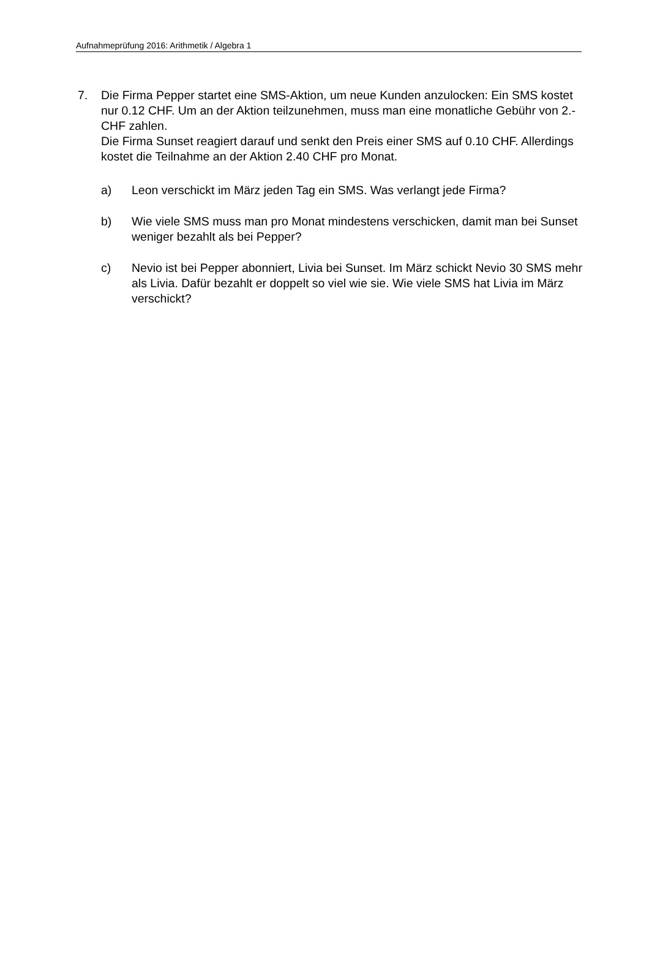Aufnahmeprüfung 2016: Arithmetik / Algebra 1
7. Die Firma Pepper startet eine SMS-Aktion, um neue Kunden anzulocken: Ein SMS kostet nur 0.12 CHF. Um an der Aktion teilzunehmen, muss man eine monatliche Gebühr von 2.- CHF zahlen.
Die Firma Sunset reagiert darauf und senkt den Preis einer SMS auf 0.10 CHF. Allerdings kostet die Teilnahme an der Aktion 2.40 CHF pro Monat.
a) Leon verschickt im März jeden Tag ein SMS. Was verlangt jede Firma?
b) Wie viele SMS muss man pro Monat mindestens verschicken, damit man bei Sunset weniger bezahlt als bei Pepper?
c) Nevio ist bei Pepper abonniert, Livia bei Sunset. Im März schickt Nevio 30 SMS mehr als Livia. Dafür bezahlt er doppelt so viel wie sie. Wie viele SMS hat Livia im März verschickt?